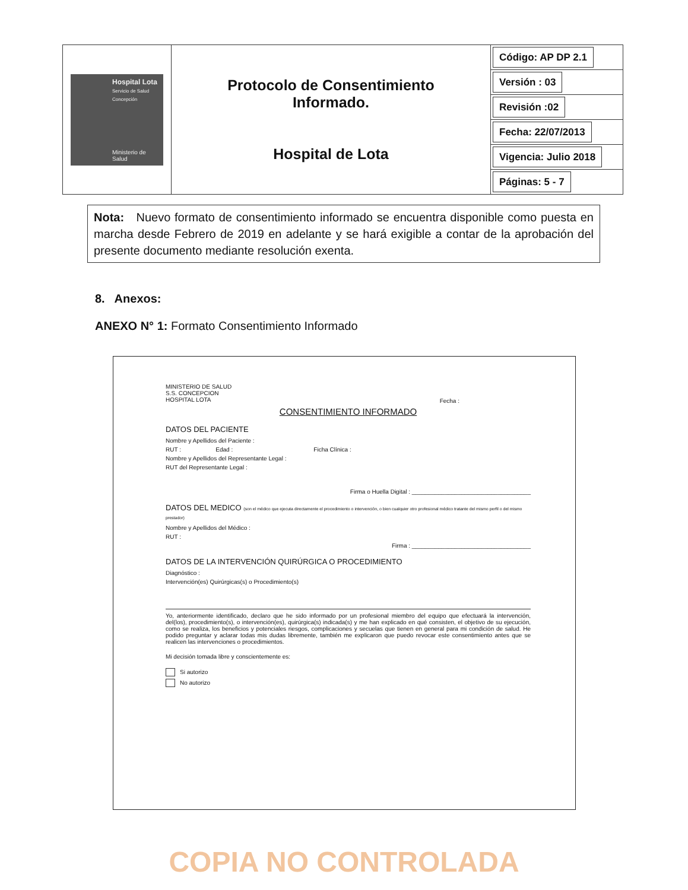| Hospital Lota Servicio de Salud Concepción Ministerio de Salud | Protocolo de Consentimiento Informado. Hospital de Lota | / Código: AP DP 2.1 / |
| | | / Versión : 03 / |
| | | / Revisión :02 / |
| | | / Fecha: 22/07/2013 / |
| | | / Vigencia: Julio 2018 / |
| | | / Páginas: 5 - 7 / |
Nota: Nuevo formato de consentimiento informado se encuentra disponible como puesta en marcha desde Febrero de 2019 en adelante y se hará exigible a contar de la aprobación del presente documento mediante resolución exenta.
8. Anexos:
ANEXO N° 1: Formato Consentimiento Informado
MINISTERIO DE SALUD
S.S. CONCEPCION
HOSPITAL LOTA
Fecha :
CONSENTIMIENTO INFORMADO
DATOS DEL PACIENTE
Nombre y Apellidos del Paciente :
RUT : Edad : Ficha Clínica :
Nombre y Apellidos del Representante Legal :
RUT del Representante Legal :
Firma o Huella Digital : ____________________________________
DATOS DEL MEDICO (son el médico que ejecuta directamente el procedimiento o intervención, o bien cualquier otro profesional médico tratante del mismo perfil o del mismo prestador)
Nombre y Apellidos del Médico :
RUT :
Firma : ____________________________________
DATOS DE LA INTERVENCIÓN QUIRÚRGICA O PROCEDIMIENTO
Diagnóstico :
Intervención(es) Quirúrgicas(s) o Procedimiento(s)
Yo, anteriormente identificado, declaro que he sido informado por un profesional miembro del equipo que efectuará la intervención, del(los), procedimiento(s), o intervención(es), quirúrgica(s) indicada(s) y me han explicado en qué consisten, el objetivo de su ejecución, como se realiza, los beneficios y potenciales riesgos, complicaciones y secuelas que tienen en general para mi condición de salud. He podido preguntar y aclarar todas mis dudas libremente, también me explicaron que puedo revocar este consentimiento antes que se realicen las intervenciones o procedimientos.
Mi decisión tomada libre y conscientemente es:
Si autorizo
No autorizo
COPIA NO CONTROLADA